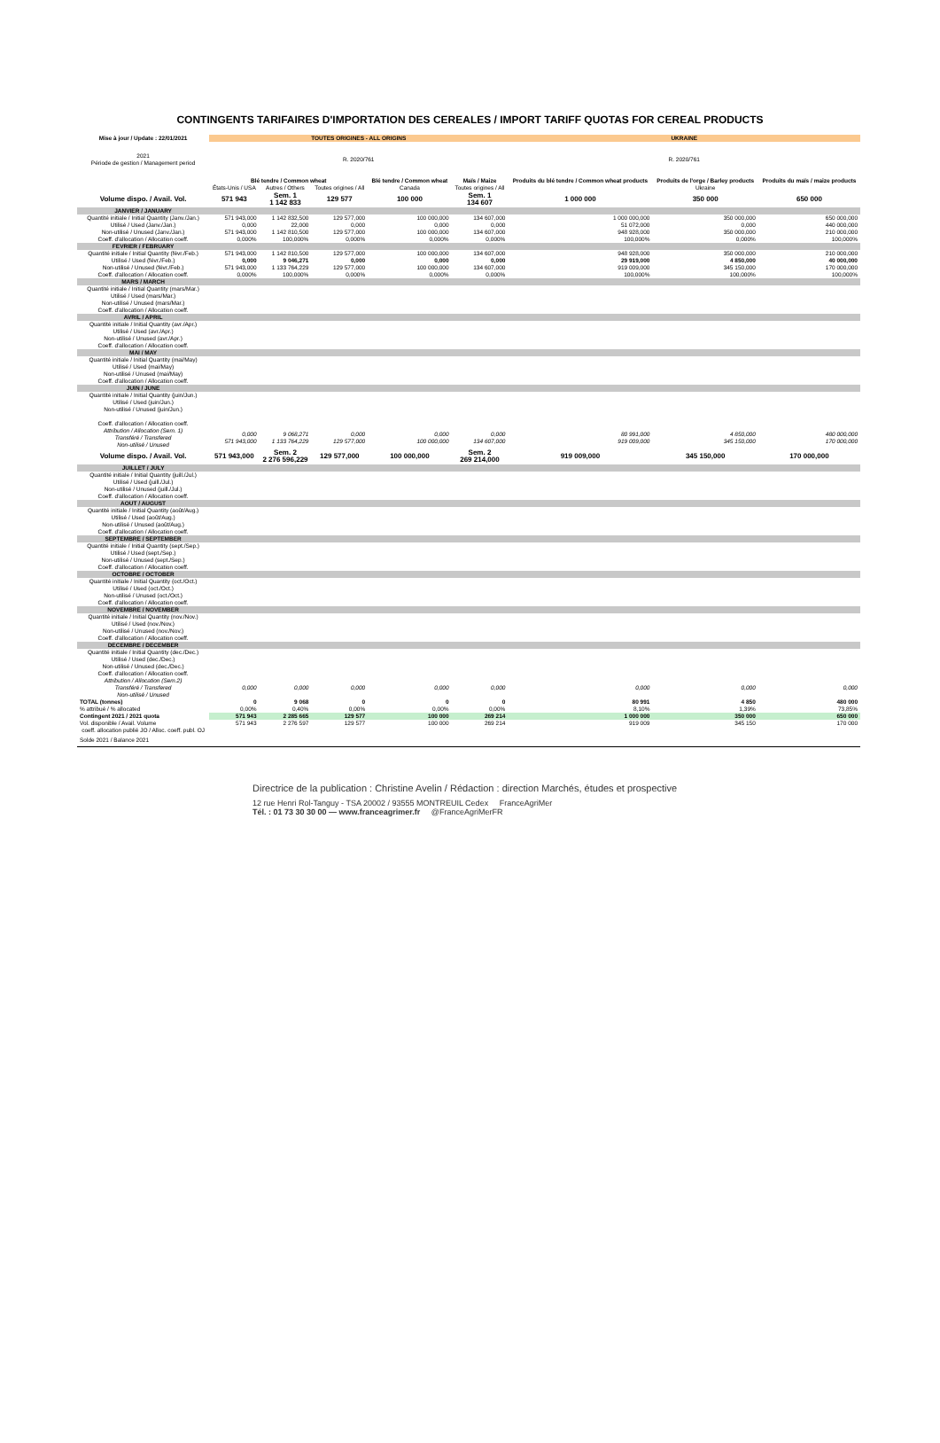CONTINGENTS TARIFAIRES D'IMPORTATION DES CEREALES / IMPORT TARIFF QUOTAS FOR CEREAL PRODUCTS
| Mise à jour / Update : 22/01/2021 | TOUTES ORIGINES - ALL ORIGINS | | | | | UKRAINE | | |
| 2021 Période de gestion / Management period | R. 2020/761 | | | | | R. 2020/761 | | |
| | Blé tendre / Common wheat | | | Blé tendre / Common wheat | Maïs / Maize | Produits du blé tendre / Common wheat products | Produits de l'orge / Barley products | Produits du maïs / maize products |
| | États-Unis / USA | Autres / Others | Toutes origines / All | Canada | Toutes origines / All | | Ukraine | |
| Volume dispo. / Avail. Vol. | 571 943 | Sem. 1 1 142 833 | 129 577 | 100 000 | Sem. 1 134 607 | 1 000 000 | 350 000 | 650 000 |
| JANVIER / JANUARY | | | | | | | | |
| Quantité initiale / Initial Quantity (Janv./Jan.) | 571 943,000 | 1 142 832,500 | 129 577,000 | 100 000,000 | 134 607,000 | 1 000 000,000 | 350 000,000 | 650 000,000 |
| Utilisé / Used (Janv./Jan.) | 0,000 | 22,000 | 0,000 | 0,000 | 0,000 | 51 072,000 | 0,000 | 440 000,000 |
| Non-utilisé / Unused (Janv./Jan.) | 571 943,000 | 1 142 810,500 | 129 577,000 | 100 000,000 | 134 607,000 | 948 928,000 | 350 000,000 | 210 000,000 |
| Coeff. d'allocation / Allocation coeff. | 0,000% | 100,000% | 0,000% | 0,000% | 0,000% | 100,000% | 0,000% | 100,000% |
| FEVRIER / FEBRUARY | | | | | | | | |
| Quantité initiale / Initial Quantity (févr./Feb.) | 571 943,000 | 1 142 810,500 | 129 577,000 | 100 000,000 | 134 607,000 | 948 928,000 | 350 000,000 | 210 000,000 |
| Utilisé / Used (févr./Feb.) | 0,000 | 9 046,271 | 0,000 | 0,000 | 0,000 | 29 919,000 | 4 850,000 | 40 000,000 |
| Non-utilisé / Unused (févr./Feb.) | 571 943,000 | 1 133 764,229 | 129 577,000 | 100 000,000 | 134 607,000 | 919 009,000 | 345 150,000 | 170 000,000 |
| Coeff. d'allocation / Allocation coeff. | 0,000% | 100,000% | 0,000% | 0,000% | 0,000% | 100,000% | 100,000% | 100,000% |
| MARS / MARCH | | | | | | | | |
| Quantité initiale / Initial Quantity (mars/Mar.) Utilisé / Used (mars/Mar.) Non-utilisé / Unused (mars/Mar.) Coeff. d'allocation / Allocation coeff. | | | | | | | | |
| AVRIL / APRIL | | | | | | | | |
| Quantité initiale / Initial Quantity (avr./Apr.) Utilisé / Used (avr./Apr.) Non-utilisé / Unused (avr./Apr.) Coeff. d'allocation / Allocation coeff. | | | | | | | | |
| MAI / MAY | | | | | | | | |
| Quantité initiale / Initial Quantity (mai/May) Utilisé / Used (mai/May) Non-utilisé / Unused (mai/May) Coeff. d'allocation / Allocation coeff. | | | | | | | | |
| JUIN / JUNE | | | | | | | | |
| Quantité initiale / Initial Quantity (juin/Jun.) Utilisé / Used (juin/Jun.) Non-utilisé / Unused (juin/Jun.) Coeff. d'allocation / Allocation coeff. | | | | | | | | |
| Attribution / Allocation (Sem. 1) Transféré / Transfered Non-utilisé / Unused | 0,000 571 943,000 | 9 068,271 1 133 764,229 | 0,000 129 577,000 | 0,000 100 000,000 | 0,000 134 607,000 | 80 991,000 919 009,000 | 4 850,000 345 150,000 | 480 000,000 170 000,000 |
| Volume dispo. / Avail. Vol. | 571 943,000 | Sem. 2 2 276 596,229 | 129 577,000 | 100 000,000 | Sem. 2 269 214,000 | 919 009,000 | 345 150,000 | 170 000,000 |
| JUILLET / JULY | | | | | | | | |
| Quantité initiale / Initial Quantity (juill./Jul.) Utilisé / Used (juill./Jul.) Non-utilisé / Unused (juill./Jul.) Coeff. d'allocation / Allocation coeff. | | | | | | | | |
| AOUT / AUGUST | | | | | | | | |
| Quantité initiale / Initial Quantity (août/Aug.) Utilisé / Used (août/Aug.) Non-utilisé / Unused (août/Aug.) Coeff. d'allocation / Allocation coeff. | | | | | | | | |
| SEPTEMBRE / SEPTEMBER | | | | | | | | |
| Quantité initiale / Initial Quantity (sept./Sep.) Utilisé / Used (sept./Sep.) Non-utilisé / Unused (sept./Sep.) Coeff. d'allocation / Allocation coeff. | | | | | | | | |
| OCTOBRE / OCTOBER | | | | | | | | |
| Quantité initiale / Initial Quantity (oct./Oct.) Utilisé / Used (oct./Oct.) Non-utilisé / Unused (oct./Oct.) Coeff. d'allocation / Allocation coeff. | | | | | | | | |
| NOVEMBRE / NOVEMBER | | | | | | | | |
| Quantité initiale / Initial Quantity (nov./Nov.) Utilisé / Used (nov./Nov.) Non-utilisé / Unused (nov./Nov.) Coeff. d'allocation / Allocation coeff. | | | | | | | | |
| DECEMBRE / DECEMBER | | | | | | | | |
| Quantité initiale / Initial Quantity (dec./Dec.) Utilisé / Used (dec./Dec.) Non-utilisé / Unused (dec./Dec.) Coeff. d'allocation / Allocation coeff. | | | | | | | | |
| Attribution / Allocation (Sem.2) Transféré / Transfered Non-utilisé / Unused | 0,000 | 0,000 | 0,000 | 0,000 | 0,000 | 0,000 | 0,000 | 0,000 |
| TOTAL (tonnes) | 0 | 9 068 | 0 | 0 | 0 | 80 991 | 4 850 | 480 000 |
| % attribué / % allocated | 0,00% | 0,40% | 0,00% | 0,00% | 0,00% | 8,10% | 1,39% | 73,85% |
| Contingent 2021 / 2021 quota | 571 943 | 2 285 665 | 129 577 | 100 000 | 269 214 | 1 000 000 | 350 000 | 650 000 |
| Vol. disponible / Avail. Volume | 571 943 | 2 276 597 | 129 577 | 100 000 | 269 214 | 919 009 | 345 150 | 170 000 |
| coeff. allocation publié JO / Alloc. coeff. publ. OJ | | | | | | | | |
| Solde 2021 / Balance 2021 | | | | | | | | |
Directrice de la publication : Christine Avelin / Rédaction : direction Marchés, études et prospective
12 rue Henri Rol-Tanguy - TSA 20002 / 93555 MONTREUIL Cedex FranceAgriMer
Tél. : 01 73 30 30 00 — www.franceagrimer.fr @FranceAgriMerFR